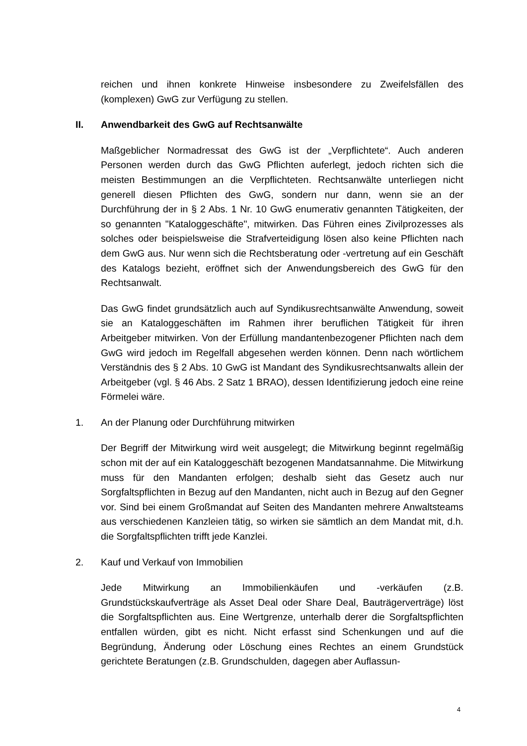reichen und ihnen konkrete Hinweise insbesondere zu Zweifelsfällen des (komplexen) GwG zur Verfügung zu stellen.
II. Anwendbarkeit des GwG auf Rechtsanwälte
Maßgeblicher Normadressat des GwG ist der „Verpflichtete“. Auch anderen Personen werden durch das GwG Pflichten auferlegt, jedoch richten sich die meisten Bestimmungen an die Verpflichteten. Rechtsanwälte unterliegen nicht generell diesen Pflichten des GwG, sondern nur dann, wenn sie an der Durchführung der in § 2 Abs. 1 Nr. 10 GwG enumerativ genannten Tätigkeiten, der so genannten "Kataloggeschäfte", mitwirken. Das Führen eines Zivilprozesses als solches oder beispielsweise die Strafverteidigung lösen also keine Pflichten nach dem GwG aus. Nur wenn sich die Rechtsberatung oder -vertretung auf ein Geschäft des Katalogs bezieht, eröffnet sich der Anwendungsbereich des GwG für den Rechtsanwalt.
Das GwG findet grundsätzlich auch auf Syndikusrechtsanwälte Anwendung, soweit sie an Kataloggeschäften im Rahmen ihrer beruflichen Tätigkeit für ihren Arbeitgeber mitwirken. Von der Erfüllung mandantenbezogener Pflichten nach dem GwG wird jedoch im Regelfall abgesehen werden können. Denn nach wörtlichem Verständnis des § 2 Abs. 10 GwG ist Mandant des Syndikusrechtsanwalts allein der Arbeitgeber (vgl. § 46 Abs. 2 Satz 1 BRAO), dessen Identifizierung jedoch eine reine Förmelei wäre.
1. An der Planung oder Durchführung mitwirken
Der Begriff der Mitwirkung wird weit ausgelegt; die Mitwirkung beginnt regelmäßig schon mit der auf ein Kataloggeschäft bezogenen Mandatsannahme. Die Mitwirkung muss für den Mandanten erfolgen; deshalb sieht das Gesetz auch nur Sorgfaltspflichten in Bezug auf den Mandanten, nicht auch in Bezug auf den Gegner vor. Sind bei einem Großmandat auf Seiten des Mandanten mehrere Anwaltsteams aus verschiedenen Kanzleien tätig, so wirken sie sämtlich an dem Mandat mit, d.h. die Sorgfaltspflichten trifft jede Kanzlei.
2. Kauf und Verkauf von Immobilien
Jede Mitwirkung an Immobilienkäufen und -verkäufen (z.B. Grundstückskaufverträge als Asset Deal oder Share Deal, Bauträgerverträge) löst die Sorgfaltspflichten aus. Eine Wertgrenze, unterhalb derer die Sorgfaltspflichten entfallen würden, gibt es nicht. Nicht erfasst sind Schenkungen und auf die Begründung, Änderung oder Löschung eines Rechtes an einem Grundstück gerichtete Beratungen (z.B. Grundschulden, dagegen aber Auflassun-
4